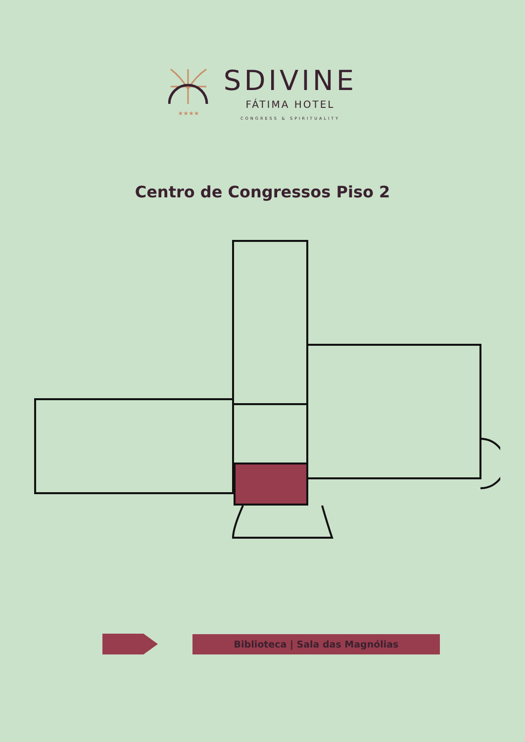★★★★
SDIVINE
FÁTIMA HOTEL
CONGRESS & SPIRITUALITY
Centro de Congressos Piso 2
Biblioteca | Sala das Magnólias